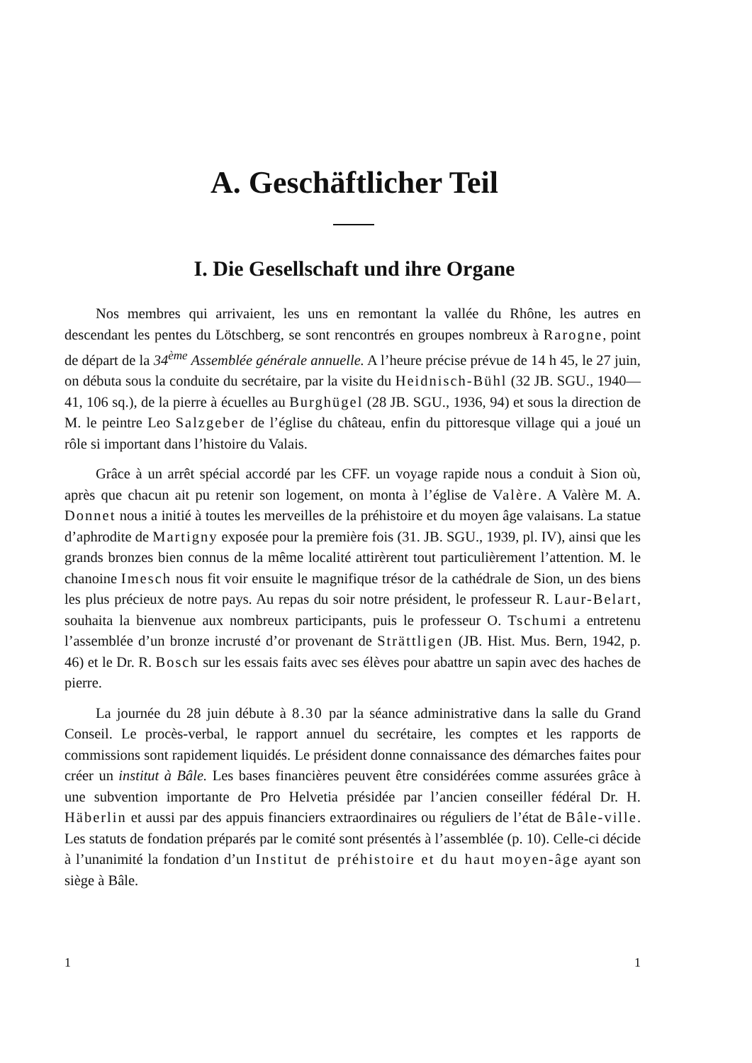A. Geschäftlicher Teil
I. Die Gesellschaft und ihre Organe
Nos membres qui arrivaient, les uns en remontant la vallée du Rhône, les autres en descendant les pentes du Lötschberg, se sont rencontrés en groupes nombreux à Rarogne, point de départ de la 34<sup>ème</sup> Assemblée générale annuelle. A l’heure précise prévue de 14 h 45, le 27 juin, on débuta sous la conduite du secrétaire, par la visite du Heidnisch-Bühl (32 JB. SGU., 1940—41, 106 sq.), de la pierre à écuelles au Burghügel (28 JB. SGU., 1936, 94) et sous la direction de M. le peintre Leo Salzgeber de l’église du château, enfin du pittoresque village qui a joué un rôle si important dans l’histoire du Valais.
Grâce à un arrêt spécial accordé par les CFF. un voyage rapide nous a conduit à Sion où, après que chacun ait pu retenir son logement, on monta à l’église de Valère. A Valère M. A. Donnet nous a initié à toutes les merveilles de la préhistoire et du moyen âge valaisans. La statue d’aphrodite de Martigny exposée pour la première fois (31. JB. SGU., 1939, pl. IV), ainsi que les grands bronzes bien connus de la même localité attirèrent tout particulièrement l’attention. M. le chanoine Imesch nous fit voir ensuite le magnifique trésor de la cathédrale de Sion, un des biens les plus précieux de notre pays. Au repas du soir notre président, le professeur R. Laur-Belart, souhaita la bienvenue aux nombreux participants, puis le professeur O. Tschumi a entretenu l’assemblée d’un bronze incrusté d’or provenant de Strättligen (JB. Hist. Mus. Bern, 1942, p. 46) et le Dr. R. Bosch sur les essais faits avec ses élèves pour abattre un sapin avec des haches de pierre.
La journée du 28 juin débute à 8.30 par la séance administrative dans la salle du Grand Conseil. Le procès-verbal, le rapport annuel du secrétaire, les comptes et les rapports de commissions sont rapidement liquidés. Le président donne connaissance des démarches faites pour créer un institut à Bâle. Les bases financières peuvent être considérées comme assurées grâce à une subvention importante de Pro Helvetia présidée par l’ancien conseiller fédéral Dr. H. Häberlin et aussi par des appuis financiers extraordinaires ou réguliers de l’état de Bâle-ville. Les statuts de fondation préparés par le comité sont présentés à l’assemblée (p. 10). Celle-ci décide à l’unanimité la fondation d’un Institut de préhistoire et du haut moyen-âge ayant son siège à Bâle.
1 1